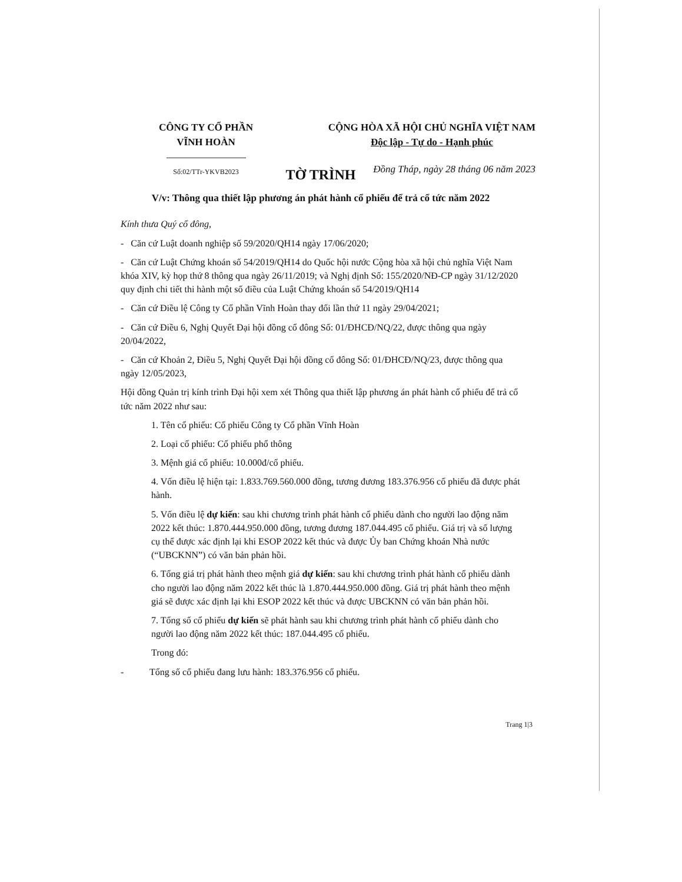CÔNG TY CỔ PHẦN
VĨNH HOÀN
Số:02/TTr-YKVB2023
CỘNG HÒA XÃ HỘI CHỦ NGHĨA VIỆT NAM
Độc lập - Tự do - Hạnh phúc
Đồng Tháp, ngày 28 tháng 06 năm 2023
TỜ TRÌNH
V/v: Thông qua thiết lập phương án phát hành cổ phiếu để trả cổ tức năm 2022
Kính thưa Quý cổ đông,
- Căn cứ Luật doanh nghiệp số 59/2020/QH14 ngày 17/06/2020;
- Căn cứ Luật Chứng khoán số 54/2019/QH14 do Quốc hội nước Cộng hòa xã hội chủ nghĩa Việt Nam khóa XIV, kỳ họp thứ 8 thông qua ngày 26/11/2019; và Nghị định Số: 155/2020/NĐ-CP ngày 31/12/2020 quy định chi tiết thi hành một số điều của Luật Chứng khoán số 54/2019/QH14
- Căn cứ Điều lệ Công ty Cổ phần Vĩnh Hoàn thay đổi lần thứ 11 ngày 29/04/2021;
- Căn cứ Điều 6, Nghị Quyết Đại hội đồng cổ đông Số: 01/ĐHCĐ/NQ/22, được thông qua ngày 20/04/2022,
- Căn cứ Khoản 2, Điều 5, Nghị Quyết Đại hội đồng cổ đông Số: 01/ĐHCĐ/NQ/23, được thông qua ngày 12/05/2023,
Hội đồng Quản trị kính trình Đại hội xem xét Thông qua thiết lập phương án phát hành cổ phiếu để trả cổ tức năm 2022 như sau:
1. Tên cổ phiếu: Cổ phiếu Công ty Cổ phần Vĩnh Hoàn
2. Loại cổ phiếu: Cổ phiếu phổ thông
3. Mệnh giá cổ phiếu: 10.000đ/cổ phiếu.
4. Vốn điều lệ hiện tại: 1.833.769.560.000 đồng, tương đương 183.376.956 cổ phiếu đã được phát hành.
5. Vốn điều lệ dự kiến: sau khi chương trình phát hành cổ phiếu dành cho người lao động năm 2022 kết thúc: 1.870.444.950.000 đồng, tương đương 187.044.495 cổ phiếu. Giá trị và số lượng cụ thể được xác định lại khi ESOP 2022 kết thúc và được Ủy ban Chứng khoán Nhà nước (“UBCKNN”) có văn bản phản hồi.
6. Tổng giá trị phát hành theo mệnh giá dự kiến: sau khi chương trình phát hành cổ phiếu dành cho người lao động năm 2022 kết thúc là 1.870.444.950.000 đồng. Giá trị phát hành theo mệnh giá sẽ được xác định lại khi ESOP 2022 kết thúc và được UBCKNN có văn bản phản hồi.
7. Tổng số cổ phiếu dự kiến sẽ phát hành sau khi chương trình phát hành cổ phiếu dành cho người lao động năm 2022 kết thúc: 187.044.495 cổ phiếu.
Trong đó:
- Tổng số cổ phiếu đang lưu hành: 183.376.956 cổ phiếu.
Trang 1|3